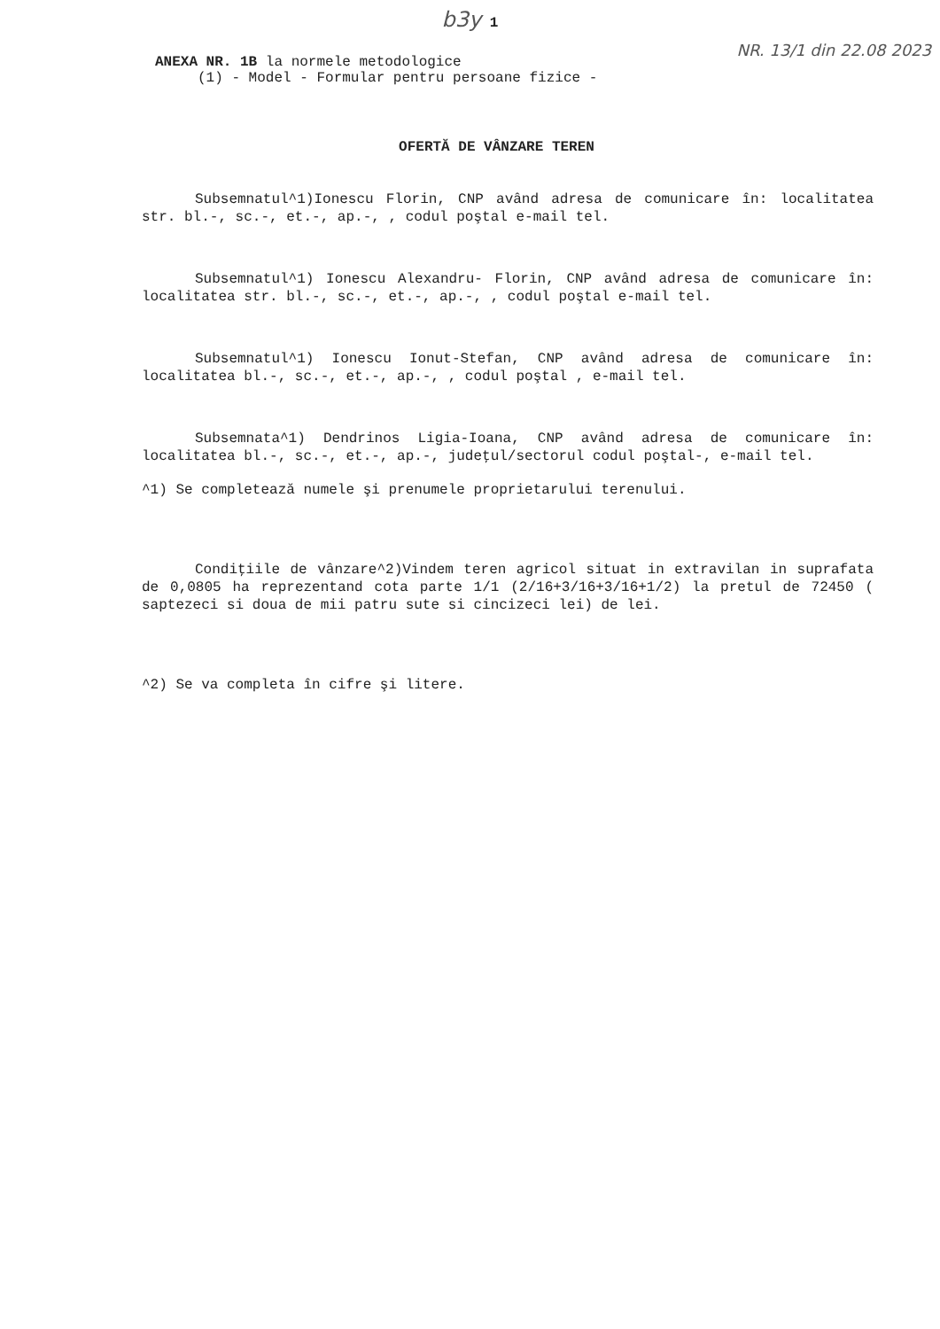b3y 1
NR. 13/1 din 22.08 2023
ANEXA NR. 1B la normele metodologice
(1) - Model - Formular pentru persoane fizice -
OFERTĂ DE VÂNZARE TEREN
Subsemnatul^1)Ionescu Florin, CNP având adresa de comunicare în: localitatea str. bl.-, sc.-, et.-, ap.-, , codul poştal e-mail tel.
Subsemnatul^1) Ionescu Alexandru- Florin, CNP având adresa de comunicare în: localitatea str. bl.-, sc.-, et.-, ap.-, , codul poştal e-mail tel.
Subsemnatul^1) Ionescu Ionut-Stefan, CNP având adresa de comunicare în: localitatea bl.-, sc.-, et.-, ap.-, , codul poştal , e-mail tel.
Subsemnata^1) Dendrinos Ligia-Ioana, CNP având adresa de comunicare în: localitatea bl.-, sc.-, et.-, ap.-, judeţul/sectorul codul poştal-, e-mail tel.
^1) Se completează numele şi prenumele proprietarului terenului.
Condiţiile de vânzare^2)Vindem teren agricol situat in extravilan in suprafata de 0,0805 ha reprezentand cota parte 1/1 (2/16+3/16+3/16+1/2) la pretul de 72450 ( saptezeci si doua de mii patru sute si cincizeci lei) de lei.
^2) Se va completa în cifre şi litere.